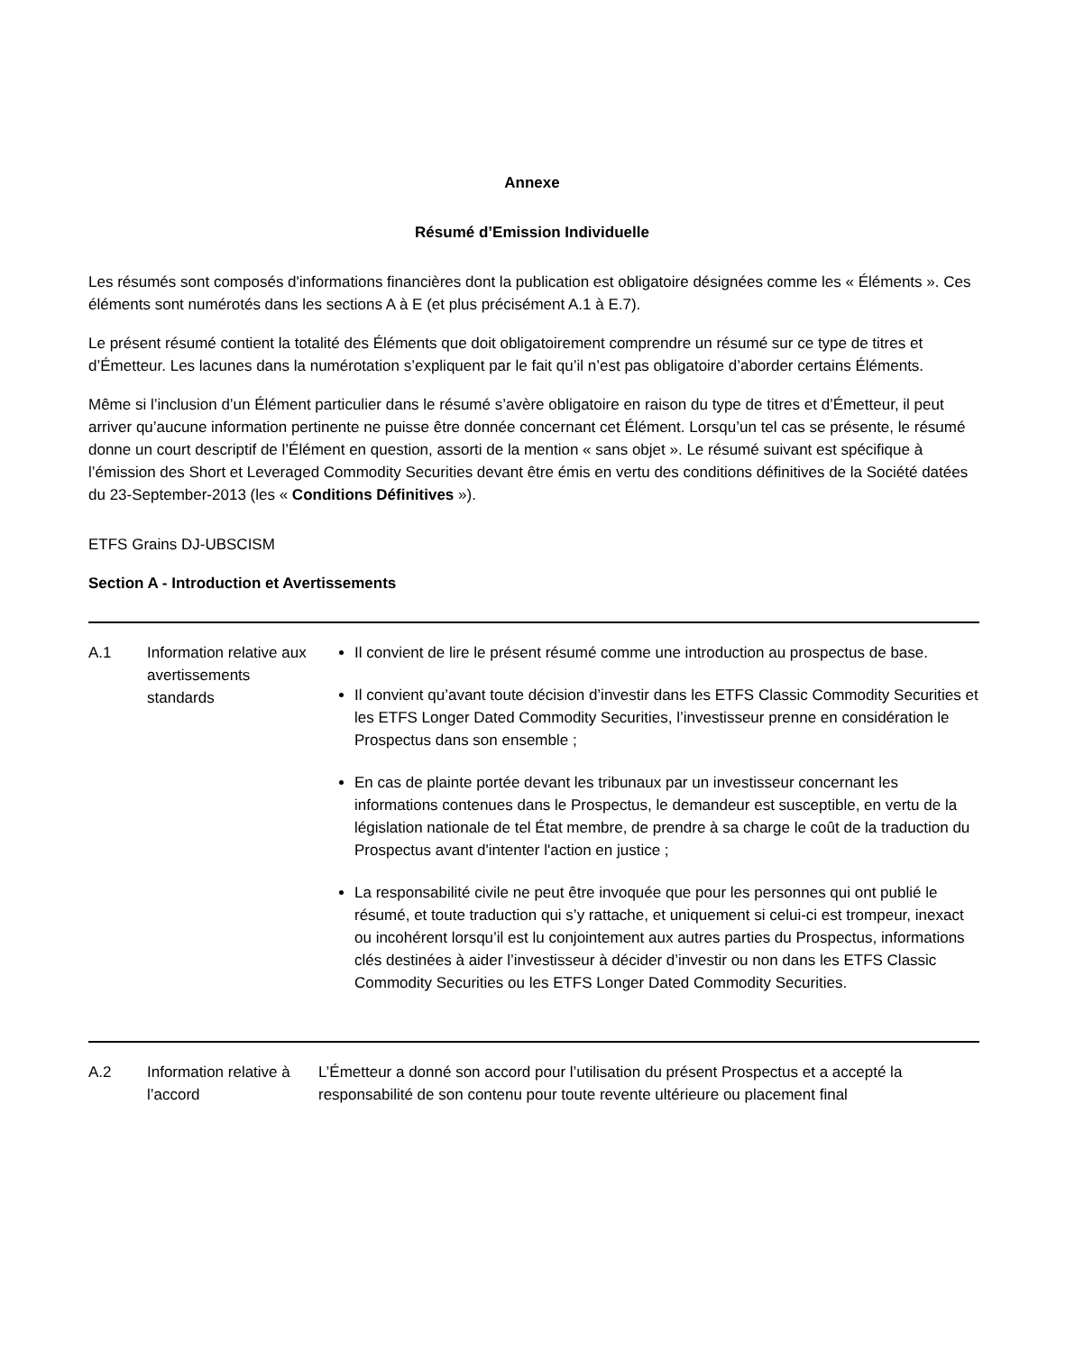Annexe
Résumé d’Emission Individuelle
Les résumés sont composés d'informations financières dont la publication est obligatoire désignées comme les « Éléments ». Ces éléments sont numérotés dans les sections A à E (et plus précisément A.1 à E.7).
Le présent résumé contient la totalité des Éléments que doit obligatoirement comprendre un résumé sur ce type de titres et d’Émetteur. Les lacunes dans la numérotation s’expliquent par le fait qu’il n’est pas obligatoire d’aborder certains Éléments.
Même si l’inclusion d’un Élément particulier dans le résumé s’avère obligatoire en raison du type de titres et d’Émetteur, il peut arriver qu’aucune information pertinente ne puisse être donnée concernant cet Élément. Lorsqu’un tel cas se présente, le résumé donne un court descriptif de l’Élément en question, assorti de la mention « sans objet ». Le résumé suivant est spécifique à l’émission des Short et Leveraged Commodity Securities devant être émis en vertu des conditions définitives de la Société datées du 23-September-2013 (les « Conditions Définitives »).
ETFS Grains DJ-UBSCISM
Section A - Introduction et Avertissements
| A.1 | Information relative aux avertissements standards | Il convient de lire le présent résumé comme une introduction au prospectus de base. Il convient qu’avant toute décision d’investir dans les ETFS Classic Commodity Securities et les ETFS Longer Dated Commodity Securities, l’investisseur prenne en considération le Prospectus dans son ensemble ; En cas de plainte portée devant les tribunaux par un investisseur concernant les informations contenues dans le Prospectus, le demandeur est susceptible, en vertu de la législation nationale de tel État membre, de prendre à sa charge le coût de la traduction du Prospectus avant d'intenter l'action en justice ; La responsabilité civile ne peut être invoquée que pour les personnes qui ont publié le résumé, et toute traduction qui s’y rattache, et uniquement si celui-ci est trompeur, inexact ou incohérent lorsqu’il est lu conjointement aux autres parties du Prospectus, informations clés destinées à aider l’investisseur à décider d’investir ou non dans les ETFS Classic Commodity Securities ou les ETFS Longer Dated Commodity Securities. |
| A.2 | Information relative à l’accord | L’Émetteur a donné son accord pour l’utilisation du présent Prospectus et a accepté la responsabilité de son contenu pour toute revente ultérieure ou placement final |